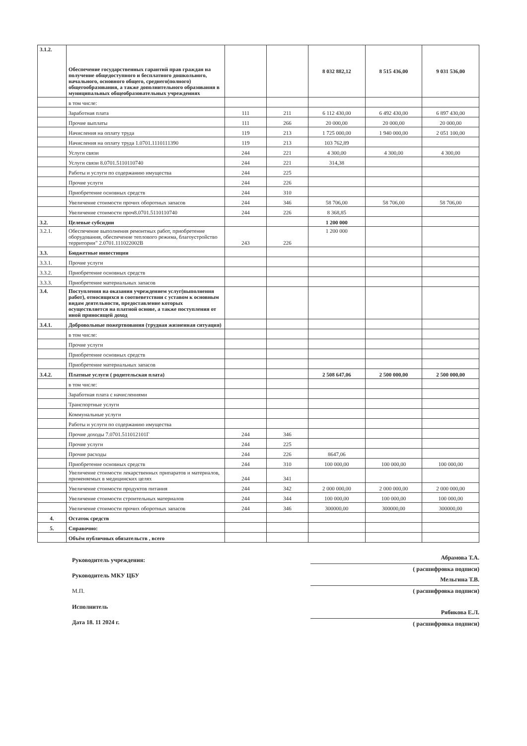| 3.1.2. | Обеспечение государственных гарантий прав граждан на получение общедоступного и бесплатного дошкольного, начального, основного общего, среднего(полного) общегообразования, а также дополнительного образования в муниципальных общеобразовательных учреждениях | | | 8 032 882,12 | 8 515 436,00 | 9 031 536,00 |
| | в том числе: | | | | | |
| | Заработная плата | 111 | 211 | 6 112 430,00 | 6 492 430,00 | 6 897 430,00 |
| | Прочие выплаты | 111 | 266 | 20 000,00 | 20 000,00 | 20 000,00 |
| | Начисления на оплату труда | 119 | 213 | 1 725 000,00 | 1 940 000,00 | 2 051 100,00 |
| | Начисления на оплату труда 1.0701.1110111390 | 119 | 213 | 103 762,89 | | |
| | Услуги связи | 244 | 221 | 4 300,00 | 4 300,00 | 4 300,00 |
| | Услуги связи 8.0701.5110110740 | 244 | 221 | 314,38 | | |
| | Работы и услуги по содержанию имущества | 244 | 225 | | | |
| | Прочие услуги | 244 | 226 | | | |
| | Приобретение основных средств | 244 | 310 | | | |
| | Увеличение стоимости прочих оборотных запасов | 244 | 346 | 58 706,00 | 58 706,00 | 58 706,00 |
| | Увеличение стоимости проч8.0701.5110110740 | 244 | 226 | 8 368,85 | | |
| 3.2. | Целевые субсидии | | | 1 200 000 | | |
| 3.2.1. | Обеспечение выполнения ремонтных работ, приобретение оборудования, обеспечение теплового режима, благоустройство территории" 2.0701.111022002В | 243 | 226 | 1 200 000 | | |
| 3.3. | Бюджетные инвестиции | | | | | |
| 3.3.1. | Прочие услуги | | | | | |
| 3.3.2. | Приобретение основных средств | | | | | |
| 3.3.3. | Приобретение материальных запасов | | | | | |
| 3.4. | Поступления на оказания учреждением услуг(выполнения работ), относящихся в соотвеветствии с уставом к основным видам деятельности, предоставление которых осуществляется на платной основе, а также поступления от иной приносящей доход | | | | | |
| 3.4.1. | Добровольные пожертвования (трудная жизненная ситуация) | | | | | |
| | в том числе: | | | | | |
| | Прочие услуги | | | | | |
| | Приобретение основных средств | | | | | |
| | Приобретение материальных запасов | | | | | |
| 3.4.2. | Платные услуги ( родительская плата) | | | 2 508 647,06 | 2 500 000,00 | 2 500 000,00 |
| | в том числе: | | | | | |
| | Заработная плата с начислениями | | | | | |
| | Транспортные услуги | | | | | |
| | Коммунальные услуги | | | | | |
| | Работы и услуги по содержанию имущества | | | | | |
| | Прочие доходы 7.0701.511012101Г | 244 | 346 | | | |
| | Прочие услуги | 244 | 225 | | | |
| | Прочие расходы | 244 | 226 | 8647,06 | | |
| | Приобретение основных средств | 244 | 310 | 100 000,00 | 100 000,00 | 100 000,00 |
| | Увеличение стоимости лекарственных припаратов и материалов, применяемых в медицинских целях | 244 | 341 | | | |
| | Увеличение стоимости продуктов питания | 244 | 342 | 2 000 000,00 | 2 000 000,00 | 2 000 000,00 |
| | Увеличение стоимости строительных материалов | 244 | 344 | 100 000,00 | 100 000,00 | 100 000,00 |
| | Увеличение стоимости прочих оборотных запасов | 244 | 346 | 300000,00 | 300000,00 | 300000,00 |
| 4. | Остаток средств | | | | | |
| 5. | Справочно: | | | | | |
| | Объём публичных обязательств , всего | | | | | |
Руководитель учреждения:
Руководитель МКУ ЦБУ
М.П.
Исполнитель
Дата 18. 11 2024 г.
Абрамова Т.А.
( расшифровка подписи)
Мельгина Т.В.
( расшифровка подписи)
Рябикова Е.Л.
( расшифровка подписи)